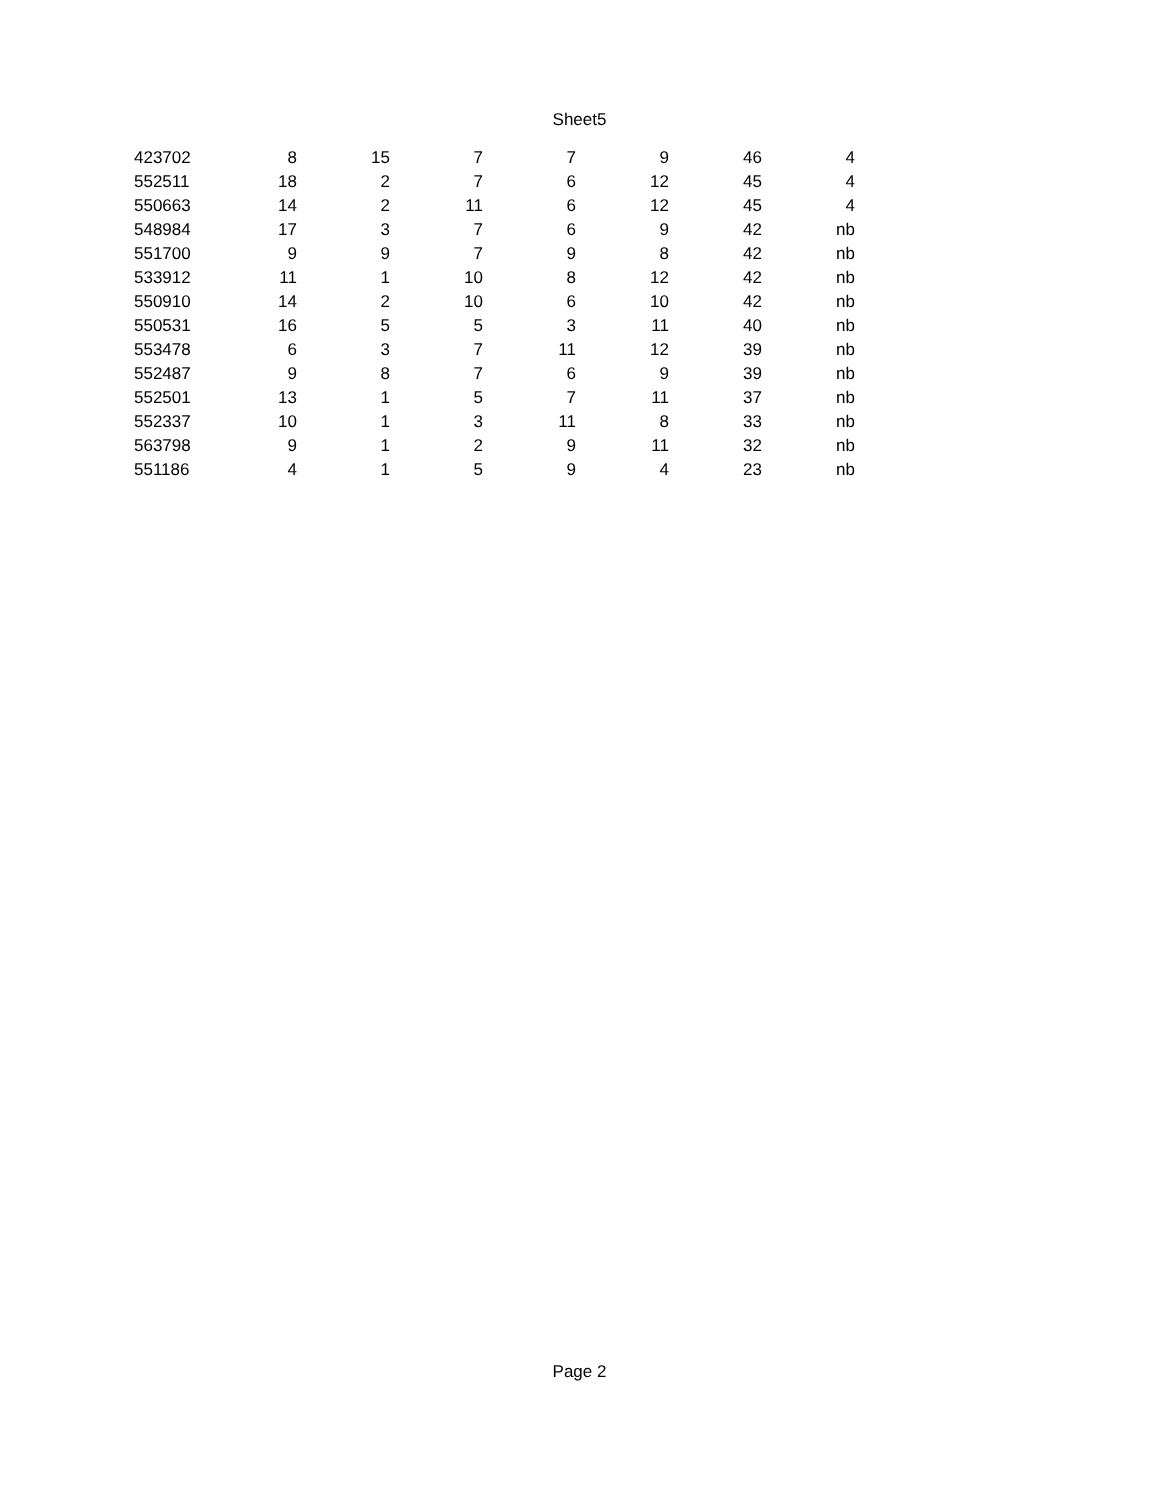Sheet5
| 423702 | 8 | 15 | 7 | 7 | 9 | 46 | 4 |
| 552511 | 18 | 2 | 7 | 6 | 12 | 45 | 4 |
| 550663 | 14 | 2 | 11 | 6 | 12 | 45 | 4 |
| 548984 | 17 | 3 | 7 | 6 | 9 | 42 | nb |
| 551700 | 9 | 9 | 7 | 9 | 8 | 42 | nb |
| 533912 | 11 | 1 | 10 | 8 | 12 | 42 | nb |
| 550910 | 14 | 2 | 10 | 6 | 10 | 42 | nb |
| 550531 | 16 | 5 | 5 | 3 | 11 | 40 | nb |
| 553478 | 6 | 3 | 7 | 11 | 12 | 39 | nb |
| 552487 | 9 | 8 | 7 | 6 | 9 | 39 | nb |
| 552501 | 13 | 1 | 5 | 7 | 11 | 37 | nb |
| 552337 | 10 | 1 | 3 | 11 | 8 | 33 | nb |
| 563798 | 9 | 1 | 2 | 9 | 11 | 32 | nb |
| 551186 | 4 | 1 | 5 | 9 | 4 | 23 | nb |
Page 2